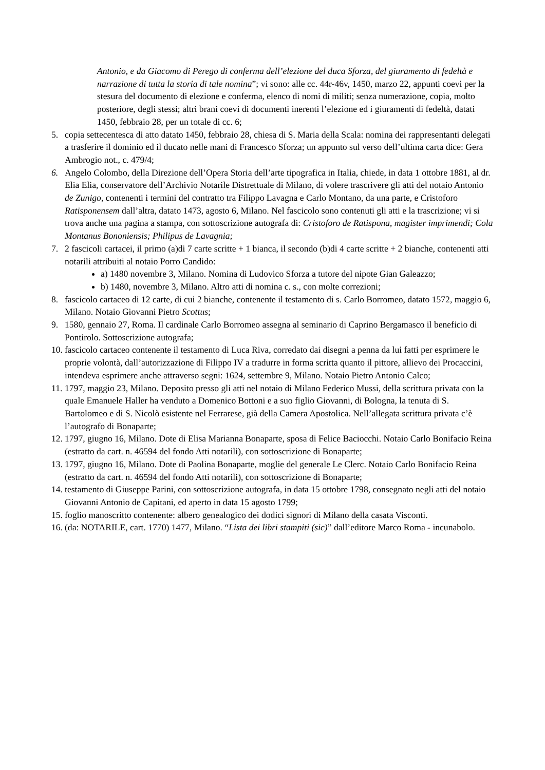Antonio, e da Giacomo di Perego di conferma dell’elezione del duca Sforza, del giuramento di fedeltà e narrazione di tutta la storia di tale nomina”; vi sono: alle cc. 44r-46v, 1450, marzo 22, appunti coevi per la stesura del documento di elezione e conferma, elenco di nomi di militi; senza numerazione, copia, molto posteriore, degli stessi; altri brani coevi di documenti inerenti l’elezione ed i giuramenti di fedeltà, datati 1450, febbraio 28, per un totale di cc. 6;
5. copia settecentesca di atto datato 1450, febbraio 28, chiesa di S. Maria della Scala: nomina dei rappresentanti delegati a trasferire il dominio ed il ducato nelle mani di Francesco Sforza; un appunto sul verso dell’ultima carta dice: Gera Ambrogio not., c. 479/4;
6. Angelo Colombo, della Direzione dell’Opera Storia dell’arte tipografica in Italia, chiede, in data 1 ottobre 1881, al dr. Elia Elia, conservatore dell’Archivio Notarile Distrettuale di Milano, di volere trascrivere gli atti del notaio Antonio de Zunigo, contenenti i termini del contratto tra Filippo Lavagna e Carlo Montano, da una parte, e Cristoforo Ratisponensem dall’altra, datato 1473, agosto 6, Milano. Nel fascicolo sono contenuti gli atti e la trascrizione; vi si trova anche una pagina a stampa, con sottoscrizione autografa di: Cristoforo de Ratispona, magister imprimendi; Cola Montanus Bononiensis; Philipus de Lavagnia;
7. 2 fascicoli cartacei, il primo (a)di 7 carte scritte + 1 bianca, il secondo (b)di 4 carte scritte + 2 bianche, contenenti atti notarili attribuiti al notaio Porro Candido:
a) 1480 novembre 3, Milano. Nomina di Ludovico Sforza a tutore del nipote Gian Galeazzo;
b) 1480, novembre 3, Milano. Altro atti di nomina c. s., con molte correzioni;
8. fascicolo cartaceo di 12 carte, di cui 2 bianche, contenente il testamento di s. Carlo Borromeo, datato 1572, maggio 6, Milano. Notaio Giovanni Pietro Scottus;
9. 1580, gennaio 27, Roma. Il cardinale Carlo Borromeo assegna al seminario di Caprino Bergamasco il beneficio di Pontirolo. Sottoscrizione autografa;
10. fascicolo cartaceo contenente il testamento di Luca Riva, corredato dai disegni a penna da lui fatti per esprimere le proprie volontà, dall’autorizzazione di Filippo IV a tradurre in forma scritta quanto il pittore, allievo dei Procaccini, intendeva esprimere anche attraverso segni: 1624, settembre 9, Milano. Notaio Pietro Antonio Calco;
11. 1797, maggio 23, Milano. Deposito presso gli atti nel notaio di Milano Federico Mussi, della scrittura privata con la quale Emanuele Haller ha venduto a Domenico Bottoni e a suo figlio Giovanni, di Bologna, la tenuta di S. Bartolomeo e di S. Nicolò esistente nel Ferrarese, già della Camera Apostolica. Nell’allegata scrittura privata c’è l’autografo di Bonaparte;
12. 1797, giugno 16, Milano. Dote di Elisa Marianna Bonaparte, sposa di Felice Baciocchi. Notaio Carlo Bonifacio Reina (estratto da cart. n. 46594 del fondo Atti notarili), con sottoscrizione di Bonaparte;
13. 1797, giugno 16, Milano. Dote di Paolina Bonaparte, moglie del generale Le Clerc. Notaio Carlo Bonifacio Reina (estratto da cart. n. 46594 del fondo Atti notarili), con sottoscrizione di Bonaparte;
14. testamento di Giuseppe Parini, con sottoscrizione autografa, in data 15 ottobre 1798, consegnato negli atti del notaio Giovanni Antonio de Capitani, ed aperto in data 15 agosto 1799;
15. foglio manoscritto contenente: albero genealogico dei dodici signori di Milano della casata Visconti.
16. (da: NOTARILE, cart. 1770) 1477, Milano. “Lista dei libri stampiti (sic)” dall’editore Marco Roma - incunabolo.